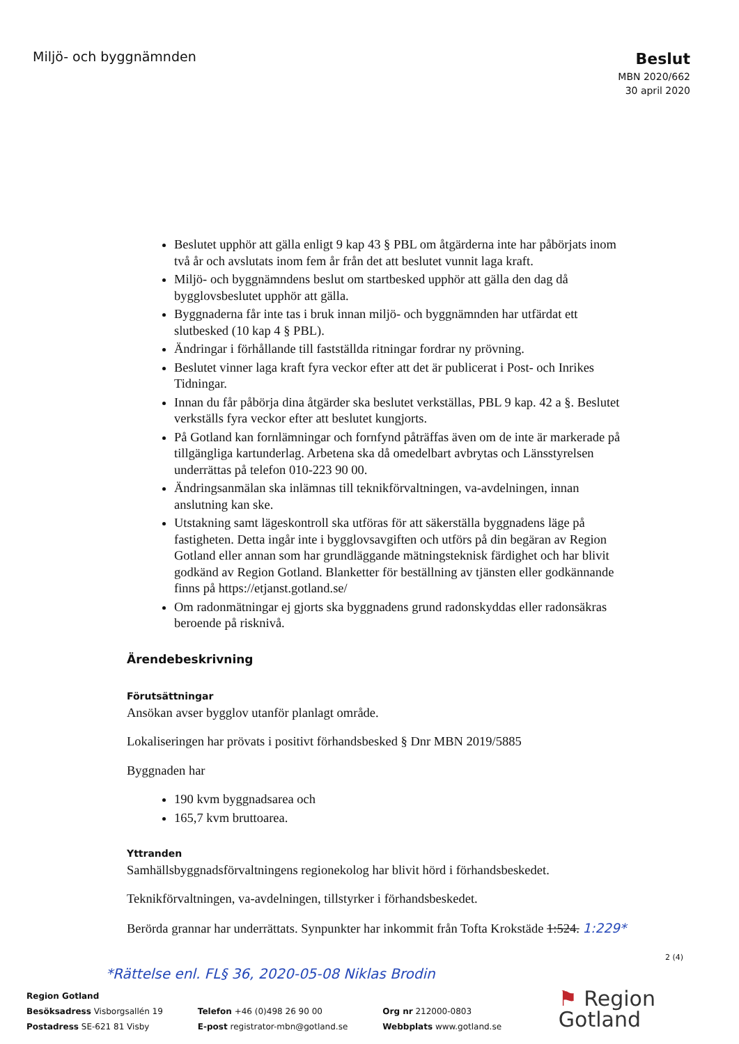Miljö- och byggnämnden
Beslut
MBN 2020/662
30 april 2020
Beslutet upphör att gälla enligt 9 kap 43 § PBL om åtgärderna inte har påbörjats inom två år och avslutats inom fem år från det att beslutet vunnit laga kraft.
Miljö- och byggnämndens beslut om startbesked upphör att gälla den dag då bygglovsbeslutet upphör att gälla.
Byggnaderna får inte tas i bruk innan miljö- och byggnämnden har utfärdat ett slutbesked (10 kap 4 § PBL).
Ändringar i förhållande till fastställda ritningar fordrar ny prövning.
Beslutet vinner laga kraft fyra veckor efter att det är publicerat i Post- och Inrikes Tidningar.
Innan du får påbörja dina åtgärder ska beslutet verkställas, PBL 9 kap. 42 a §. Beslutet verkställs fyra veckor efter att beslutet kungjorts.
På Gotland kan fornlämningar och fornfynd påträffas även om de inte är markerade på tillgängliga kartunderlag. Arbetena ska då omedelbart avbrytas och Länsstyrelsen underrättas på telefon 010-223 90 00.
Ändringsanmälan ska inlämnas till teknikförvaltningen, va-avdelningen, innan anslutning kan ske.
Utstakning samt lägeskontroll ska utföras för att säkerställa byggnadens läge på fastigheten. Detta ingår inte i bygglovsavgiften och utförs på din begäran av Region Gotland eller annan som har grundläggande mätningsteknisk färdighet och har blivit godkänd av Region Gotland. Blanketter för beställning av tjänsten eller godkännande finns på https://etjanst.gotland.se/
Om radonmätningar ej gjorts ska byggnadens grund radonskyddas eller radonsäkras beroende på risknivå.
Ärendebeskrivning
Förutsättningar
Ansökan avser bygglov utanför planlagt område.
Lokaliseringen har prövats i positivt förhandsbesked § Dnr MBN 2019/5885
Byggnaden har
190 kvm byggnadsarea och
165,7 kvm bruttoarea.
Yttranden
Samhällsbyggnadsförvaltningens regionekolog har blivit hörd i förhandsbeskedet.
Teknikförvaltningen, va-avdelningen, tillstyrker i förhandsbeskedet.
Berörda grannar har underrättats. Synpunkter har inkommit från Tofta Krokstäde 1:524. 1:229*
2 (4)
*Rättelse enl. FL§ 36, 2020-05-08 Niklas Brodin
Region Gotland
Besöksadress Visborgsallén 19
Postadress SE-621 81 Visby
Telefon +46 (0)498 26 90 00
E-post registrator-mbn@gotland.se
Org nr 212000-0803
Webbplats www.gotland.se
⚑ Region
Gotland